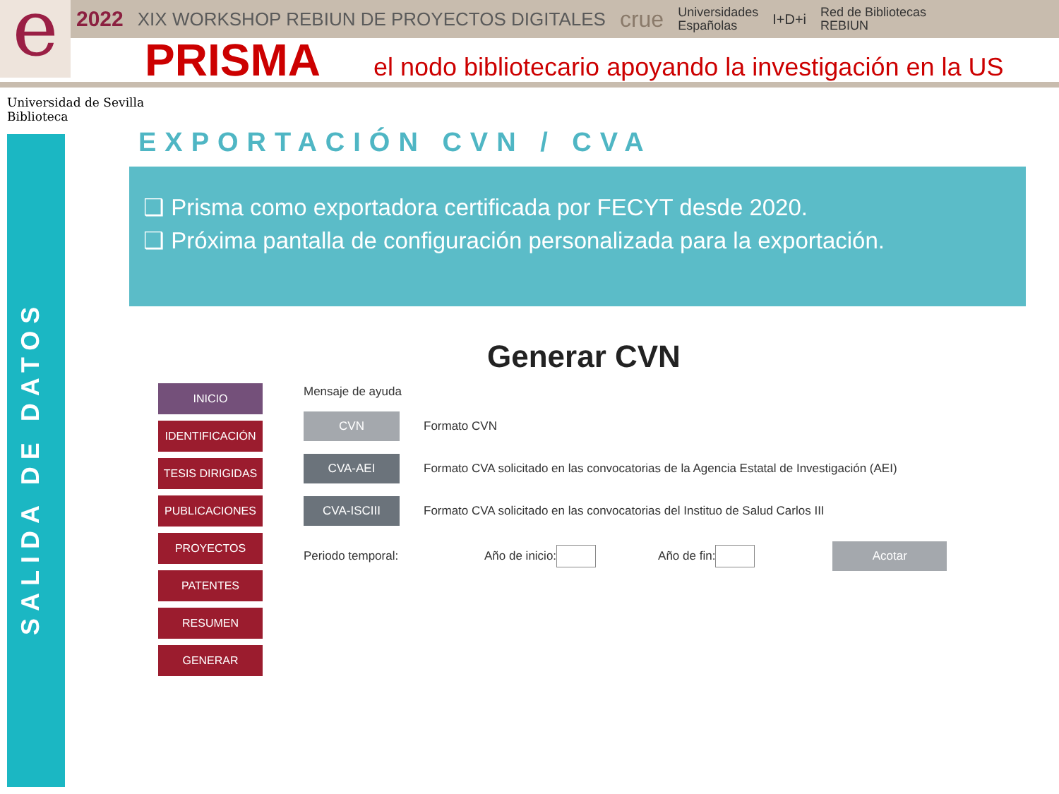e
2022 XIX WORKSHOP REBIUN DE PROYECTOS DIGITALES crue Universidades
Españolas I+D+i Red de Bibliotecas
REBIUN
PRISMA
el nodo bibliotecario apoyando la investigación en la US
Universidad de Sevilla
Biblioteca
SALIDA DE DATOS
EXPORTACIÓN CVN / CVA
❑ Prisma como exportadora certificada por FECYT desde 2020.
❑ Próxima pantalla de configuración personalizada para la exportación.
Generar CVN
INICIO
IDENTIFICACIÓN
TESIS DIRIGIDAS
PUBLICACIONES
PROYECTOS
PATENTES
RESUMEN
GENERAR
Mensaje de ayuda
CVN
Formato CVN
CVA-AEI
Formato CVA solicitado en las convocatorias de la Agencia Estatal de Investigación (AEI)
CVA-ISCIII
Formato CVA solicitado en las convocatorias del Instituo de Salud Carlos III
Periodo temporal: Año de inicio: Año de fin:
Acotar